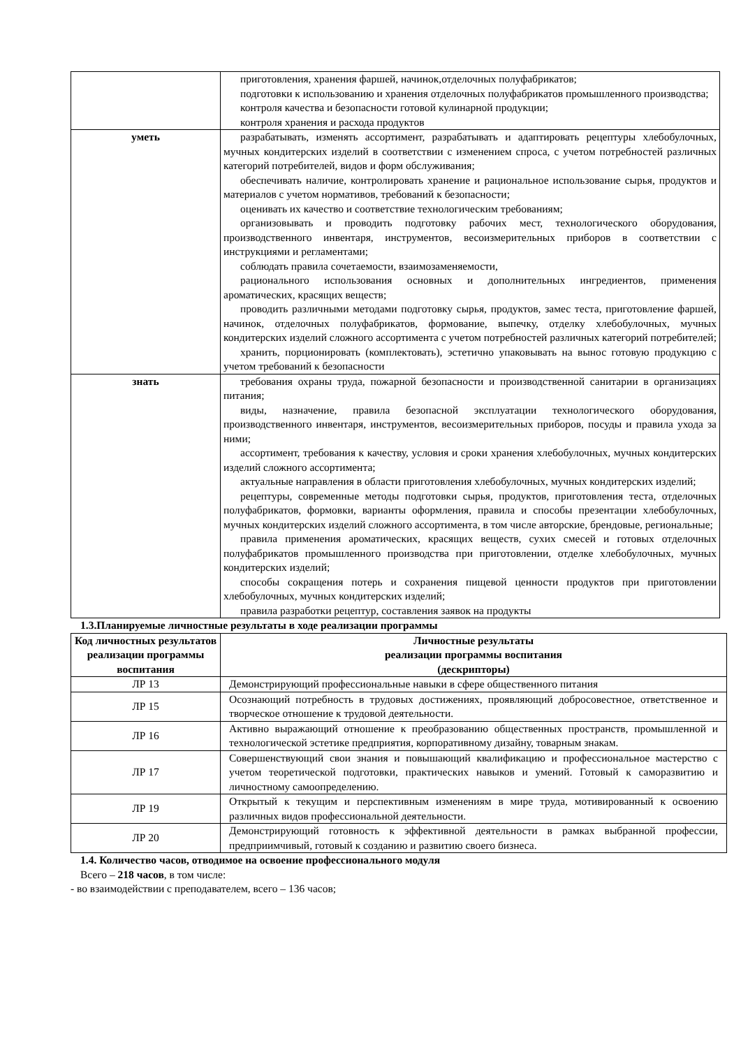| | приготовления, хранения фаршей, начинок,отделочных полуфабрикатов; подготовки к использованию и хранения отделочных полуфабрикатов промышленного производства; контроля качества и безопасности готовой кулинарной продукции; контроля хранения и расхода продуктов |
| уметь | разрабатывать, изменять ассортимент, разрабатывать и адаптировать рецептуры хлебобулочных, мучных кондитерских изделий в соответствии с изменением спроса, с учетом потребностей различных категорий потребителей, видов и форм обслуживания; обеспечивать наличие, контролировать хранение и рациональное использование сырья, продуктов и материалов с учетом нормативов, требований к безопасности; оценивать их качество и соответствие технологическим требованиям; организовывать и проводить подготовку рабочих мест, технологического оборудования, производственного инвентаря, инструментов, весоизмерительных приборов в соответствии с инструкциями и регламентами; соблюдать правила сочетаемости, взаимозаменяемости, рационального использования основных и дополнительных ингредиентов, применения ароматических, красящих веществ; проводить различными методами подготовку сырья, продуктов, замес теста, приготовление фаршей, начинок, отделочных полуфабрикатов, формование, выпечку, отделку хлебобулочных, мучных кондитерских изделий сложного ассортимента с учетом потребностей различных категорий потребителей; хранить, порционировать (комплектовать), эстетично упаковывать на вынос готовую продукцию с учетом требований к безопасности |
| знать | требования охраны труда, пожарной безопасности и производственной санитарии в организациях питания; виды, назначение, правила безопасной эксплуатации технологического оборудования, производственного инвентаря, инструментов, весоизмерительных приборов, посуды и правила ухода за ними; ассортимент, требования к качеству, условия и сроки хранения хлебобулочных, мучных кондитерских изделий сложного ассортимента; актуальные направления в области приготовления хлебобулочных, мучных кондитерских изделий; рецептуры, современные методы подготовки сырья, продуктов, приготовления теста, отделочных полуфабрикатов, формовки, варианты оформления, правила и способы презентации хлебобулочных, мучных кондитерских изделий сложного ассортимента, в том числе авторские, брендовые, региональные; правила применения ароматических, красящих веществ, сухих смесей и готовых отделочных полуфабрикатов промышленного производства при приготовлении, отделке хлебобулочных, мучных кондитерских изделий; способы сокращения потерь и сохранения пищевой ценности продуктов при приготовлении хлебобулочных, мучных кондитерских изделий; правила разработки рецептур, составления заявок на продукты |
1.3.Планируемые личностные результаты в ходе реализации программы
| Код личностных результатов реализации программы воспитания | Личностные результаты реализации программы воспитания (дескрипторы) |
| --- | --- |
| ЛР 13 | Демонстрирующий профессиональные навыки в сфере общественного питания |
| ЛР 15 | Осознающий потребность в трудовых достижениях, проявляющий добросовестное, ответственное и творческое отношение к трудовой деятельности. |
| ЛР 16 | Активно выражающий отношение к преобразованию общественных пространств, промышленной и технологической эстетике предприятия, корпоративному дизайну, товарным знакам. |
| ЛР 17 | Совершенствующий свои знания и повышающий квалификацию и профессиональное мастерство с учетом теоретической подготовки, практических навыков и умений. Готовый к саморазвитию и личностному самоопределению. |
| ЛР 19 | Открытый к текущим и перспективным изменениям в мире труда, мотивированный к освоению различных видов профессиональной деятельности. |
| ЛР 20 | Демонстрирующий готовность к эффективной деятельности в рамках выбранной профессии, предприимчивый, готовый к созданию и развитию своего бизнеса. |
1.4. Количество часов, отводимое на освоение профессионального модуля
Всего – 218 часов, в том числе:
- во взаимодействии с преподавателем, всего – 136 часов;